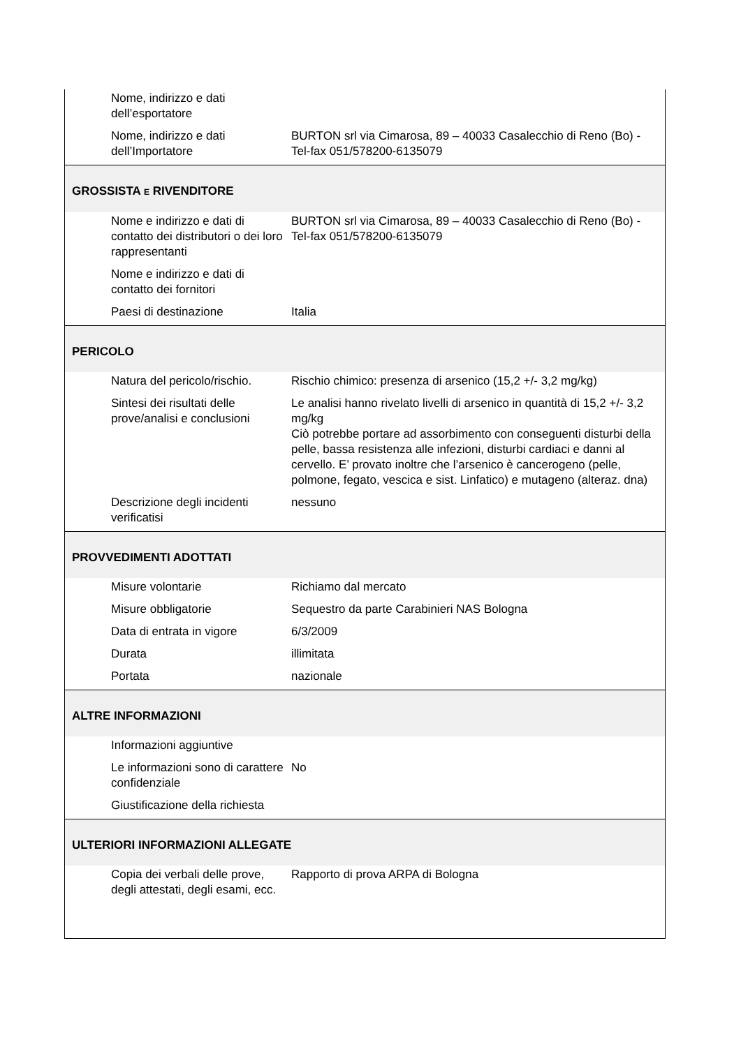| Nome, indirizzo e dati dell’esportatore | |
| Nome, indirizzo e dati dell’Importatore | BURTON srl via Cimarosa, 89 – 40033 Casalecchio di Reno (Bo) - Tel-fax 051/578200-6135079 |
| GROSSISTA E RIVENDITORE | |
| Nome e indirizzo e dati di contatto dei distributori o dei loro rappresentanti | BURTON srl via Cimarosa, 89 – 40033 Casalecchio di Reno (Bo) - Tel-fax 051/578200-6135079 |
| Nome e indirizzo e dati di contatto dei fornitori | |
| Paesi di destinazione | Italia |
| PERICOLO | |
| Natura del pericolo/rischio. | Rischio chimico: presenza di arsenico (15,2 +/- 3,2 mg/kg) |
| Sintesi dei risultati delle prove/analisi e conclusioni | Le analisi hanno rivelato livelli di arsenico in quantità di 15,2 +/- 3,2 mg/kg Ciò potrebbe portare ad assorbimento con conseguenti disturbi della pelle, bassa resistenza alle infezioni, disturbi cardiaci e danni al cervello. E’ provato inoltre che l’arsenico è cancerogeno (pelle, polmone, fegato, vescica e sist. Linfatico) e mutageno (alteraz. dna) |
| Descrizione degli incidenti verificatisi | nessuno |
| PROVVEDIMENTI ADOTTATI | |
| Misure volontarie | Richiamo dal mercato |
| Misure obbligatorie | Sequestro da parte Carabinieri NAS Bologna |
| Data di entrata in vigore | 6/3/2009 |
| Durata | illimitata |
| Portata | nazionale |
| ALTRE INFORMAZIONI | |
| Informazioni aggiuntive | |
| Le informazioni sono di carattere confidenziale | No |
| Giustificazione della richiesta | |
| ULTERIORI INFORMAZIONI ALLEGATE | |
| Copia dei verbali delle prove, degli attestati, degli esami, ecc. | Rapporto di prova ARPA di Bologna |